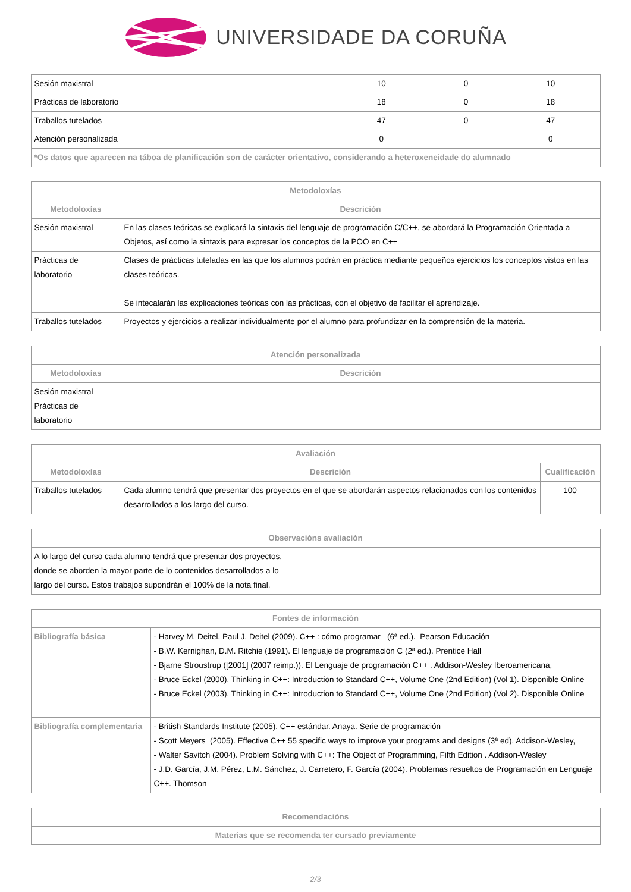UNIVERSIDADE DA CORUÑA
| Sesión maxistral | 10 | 0 | 10 |
| Prácticas de laboratorio | 18 | 0 | 18 |
| Traballos tutelados | 47 | 0 | 47 |
| Atención personalizada | 0 | | 0 |
| *Os datos que aparecen na táboa de planificación son de carácter orientativo, considerando a heteroxeneidade do alumnado | | | |
| Metodoloxías | |
| --- | --- |
| Metodoloxías | Descrición |
| Sesión maxistral | En las clases teóricas se explicará la sintaxis del lenguaje de programación C/C++, se abordará la Programación Orientada a Objetos, así como la sintaxis para expresar los conceptos de la POO en C++ |
| Prácticas de laboratorio | Clases de prácticas tuteladas en las que los alumnos podrán en práctica mediante pequeños ejercicios los conceptos vistos en las clases teóricas. Se intecalarán las explicaciones teóricas con las prácticas, con el objetivo de facilitar el aprendizaje. |
| Traballos tutelados | Proyectos y ejercicios a realizar individualmente por el alumno para profundizar en la comprensión de la materia. |
| Atención personalizada | |
| --- | --- |
| Metodoloxías | Descrición |
| Sesión maxistral Prácticas de laboratorio | |
| Avaliación | | |
| --- | --- | --- |
| Metodoloxías | Descrición | Cualificación |
| Traballos tutelados | Cada alumno tendrá que presentar dos proyectos en el que se abordarán aspectos relacionados con los contenidos desarrollados a los largo del curso. | 100 |
| Observacións avaliación |
| --- |
| A lo largo del curso cada alumno tendrá que presentar dos proyectos, donde se aborden la mayor parte de lo contenidos desarrollados a lo largo del curso. Estos trabajos supondrán el 100% de la nota final. |
| Fontes de información | |
| --- | --- |
| Bibliografía básica | - Harvey M. Deitel, Paul J. Deitel (2009). C++ : cómo programar (6ª ed.). Pearson Educación - B.W. Kernighan, D.M. Ritchie (1991). El lenguaje de programación C (2ª ed.). Prentice Hall - Bjarne Stroustrup ([2001] (2007 reimp.)). El Lenguaje de programación C++ . Addison-Wesley Iberoamericana, - Bruce Eckel (2000). Thinking in C++: Introduction to Standard C++, Volume One (2nd Edition) (Vol 1). Disponible Online - Bruce Eckel (2003). Thinking in C++: Introduction to Standard C++, Volume One (2nd Edition) (Vol 2). Disponible Online |
| Bibliografía complementaria | - British Standards Institute (2005). C++ estándar. Anaya. Serie de programación - Scott Meyers (2005). Effective C++ 55 specific ways to improve your programs and designs (3ª ed). Addison-Wesley, - Walter Savitch (2004). Problem Solving with C++: The Object of Programming, Fifth Edition . Addison-Wesley - J.D. García, J.M. Pérez, L.M. Sánchez, J. Carretero, F. García (2004). Problemas resueltos de Programación en Lenguaje C++. Thomson |
| Recomendacións |
| --- |
| Materias que se recomenda ter cursado previamente |
2/3